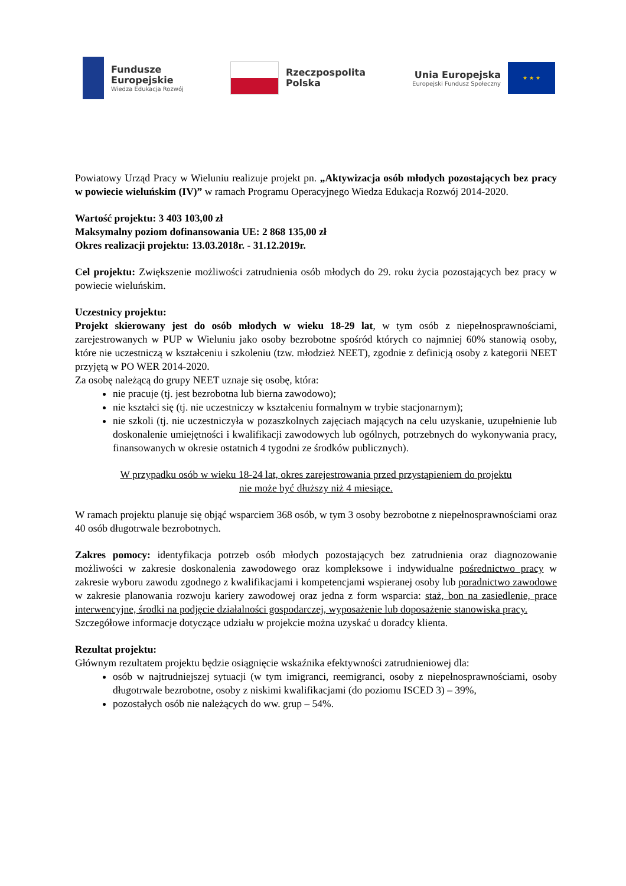Fundusze
Europejskie
Wiedza Edukacja Rozwój
Rzeczpospolita
Polska
Unia Europejska
Europejski Fundusz Społeczny
★ ★ ★
Powiatowy Urząd Pracy w Wieluniu realizuje projekt pn. „Aktywizacja osób młodych pozostających bez pracy w powiecie wieluńskim (IV)” w ramach Programu Operacyjnego Wiedza Edukacja Rozwój 2014-2020.
Wartość projektu: 3 403 103,00 zł
Maksymalny poziom dofinansowania UE: 2 868 135,00 zł
Okres realizacji projektu: 13.03.2018r. - 31.12.2019r.
Cel projektu: Zwiększenie możliwości zatrudnienia osób młodych do 29. roku życia pozostających bez pracy w powiecie wieluńskim.
Uczestnicy projektu:
Projekt skierowany jest do osób młodych w wieku 18-29 lat, w tym osób z niepełnosprawnościami, zarejestrowanych w PUP w Wieluniu jako osoby bezrobotne spośród których co najmniej 60% stanowią osoby, które nie uczestniczą w kształceniu i szkoleniu (tzw. młodzież NEET), zgodnie z definicją osoby z kategorii NEET przyjętą w PO WER 2014-2020.
Za osobę należącą do grupy NEET uznaje się osobę, która:
nie pracuje (tj. jest bezrobotna lub bierna zawodowo);
nie kształci się (tj. nie uczestniczy w kształceniu formalnym w trybie stacjonarnym);
nie szkoli (tj. nie uczestniczyła w pozaszkolnych zajęciach mających na celu uzyskanie, uzupełnienie lub doskonalenie umiejętności i kwalifikacji zawodowych lub ogólnych, potrzebnych do wykonywania pracy, finansowanych w okresie ostatnich 4 tygodni ze środków publicznych).
W przypadku osób w wieku 18-24 lat, okres zarejestrowania przed przystąpieniem do projektu
nie może być dłuższy niż 4 miesiące.
W ramach projektu planuje się objąć wsparciem 368 osób, w tym 3 osoby bezrobotne z niepełnosprawnościami oraz 40 osób długotrwale bezrobotnych.
Zakres pomocy: identyfikacja potrzeb osób młodych pozostających bez zatrudnienia oraz diagnozowanie możliwości w zakresie doskonalenia zawodowego oraz kompleksowe i indywidualne pośrednictwo pracy w zakresie wyboru zawodu zgodnego z kwalifikacjami i kompetencjami wspieranej osoby lub poradnictwo zawodowe w zakresie planowania rozwoju kariery zawodowej oraz jedna z form wsparcia: staż, bon na zasiedlenie, prace interwencyjne, środki na podjęcie działalności gospodarczej, wyposażenie lub doposażenie stanowiska pracy.
Szczegółowe informacje dotyczące udziału w projekcie można uzyskać u doradcy klienta.
Rezultat projektu:
Głównym rezultatem projektu będzie osiągnięcie wskaźnika efektywności zatrudnieniowej dla:
osób w najtrudniejszej sytuacji (w tym imigranci, reemigranci, osoby z niepełnosprawnościami, osoby długotrwale bezrobotne, osoby z niskimi kwalifikacjami (do poziomu ISCED 3) – 39%,
pozostałych osób nie należących do ww. grup – 54%.